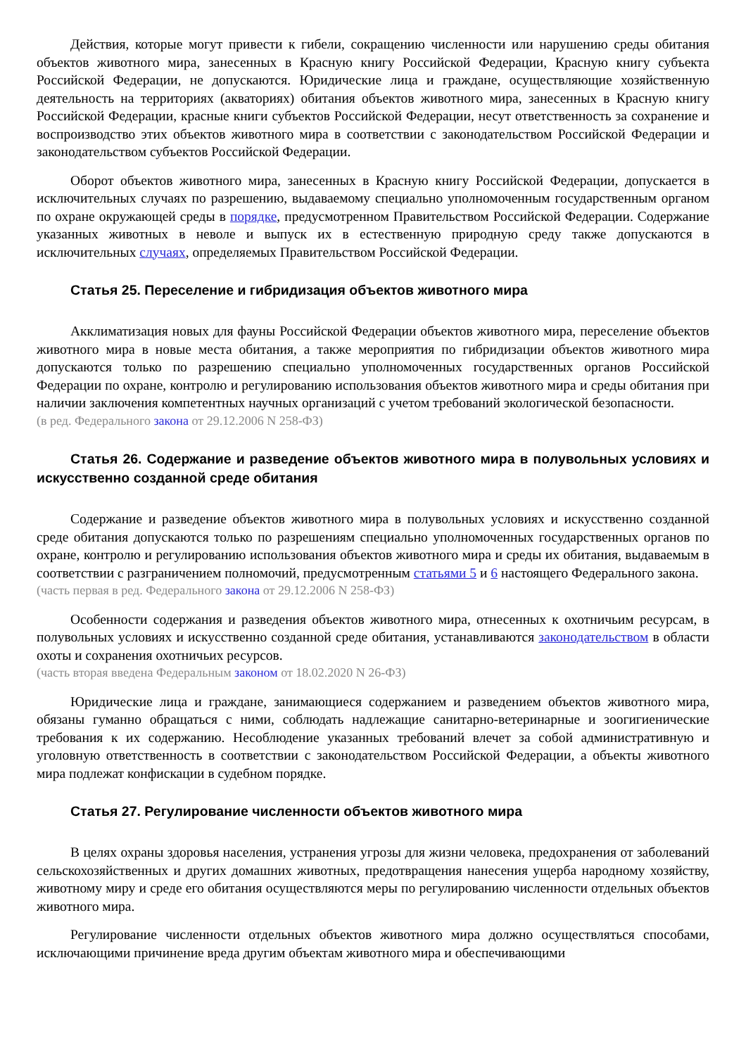Действия, которые могут привести к гибели, сокращению численности или нарушению среды обитания объектов животного мира, занесенных в Красную книгу Российской Федерации, Красную книгу субъекта Российской Федерации, не допускаются. Юридические лица и граждане, осуществляющие хозяйственную деятельность на территориях (акваториях) обитания объектов животного мира, занесенных в Красную книгу Российской Федерации, красные книги субъектов Российской Федерации, несут ответственность за сохранение и воспроизводство этих объектов животного мира в соответствии с законодательством Российской Федерации и законодательством субъектов Российской Федерации.
Оборот объектов животного мира, занесенных в Красную книгу Российской Федерации, допускается в исключительных случаях по разрешению, выдаваемому специально уполномоченным государственным органом по охране окружающей среды в порядке, предусмотренном Правительством Российской Федерации. Содержание указанных животных в неволе и выпуск их в естественную природную среду также допускаются в исключительных случаях, определяемых Правительством Российской Федерации.
Статья 25. Переселение и гибридизация объектов животного мира
Акклиматизация новых для фауны Российской Федерации объектов животного мира, переселение объектов животного мира в новые места обитания, а также мероприятия по гибридизации объектов животного мира допускаются только по разрешению специально уполномоченных государственных органов Российской Федерации по охране, контролю и регулированию использования объектов животного мира и среды обитания при наличии заключения компетентных научных организаций с учетом требований экологической безопасности.
(в ред. Федерального закона от 29.12.2006 N 258-ФЗ)
Статья 26. Содержание и разведение объектов животного мира в полувольных условиях и искусственно созданной среде обитания
Содержание и разведение объектов животного мира в полувольных условиях и искусственно созданной среде обитания допускаются только по разрешениям специально уполномоченных государственных органов по охране, контролю и регулированию использования объектов животного мира и среды их обитания, выдаваемым в соответствии с разграничением полномочий, предусмотренным статьями 5 и 6 настоящего Федерального закона.
(часть первая в ред. Федерального закона от 29.12.2006 N 258-ФЗ)
Особенности содержания и разведения объектов животного мира, отнесенных к охотничьим ресурсам, в полувольных условиях и искусственно созданной среде обитания, устанавливаются законодательством в области охоты и сохранения охотничьих ресурсов.
(часть вторая введена Федеральным законом от 18.02.2020 N 26-ФЗ)
Юридические лица и граждане, занимающиеся содержанием и разведением объектов животного мира, обязаны гуманно обращаться с ними, соблюдать надлежащие санитарно-ветеринарные и зоогигиенические требования к их содержанию. Несоблюдение указанных требований влечет за собой административную и уголовную ответственность в соответствии с законодательством Российской Федерации, а объекты животного мира подлежат конфискации в судебном порядке.
Статья 27. Регулирование численности объектов животного мира
В целях охраны здоровья населения, устранения угрозы для жизни человека, предохранения от заболеваний сельскохозяйственных и других домашних животных, предотвращения нанесения ущерба народному хозяйству, животному миру и среде его обитания осуществляются меры по регулированию численности отдельных объектов животного мира.
Регулирование численности отдельных объектов животного мира должно осуществляться способами, исключающими причинение вреда другим объектам животного мира и обеспечивающими